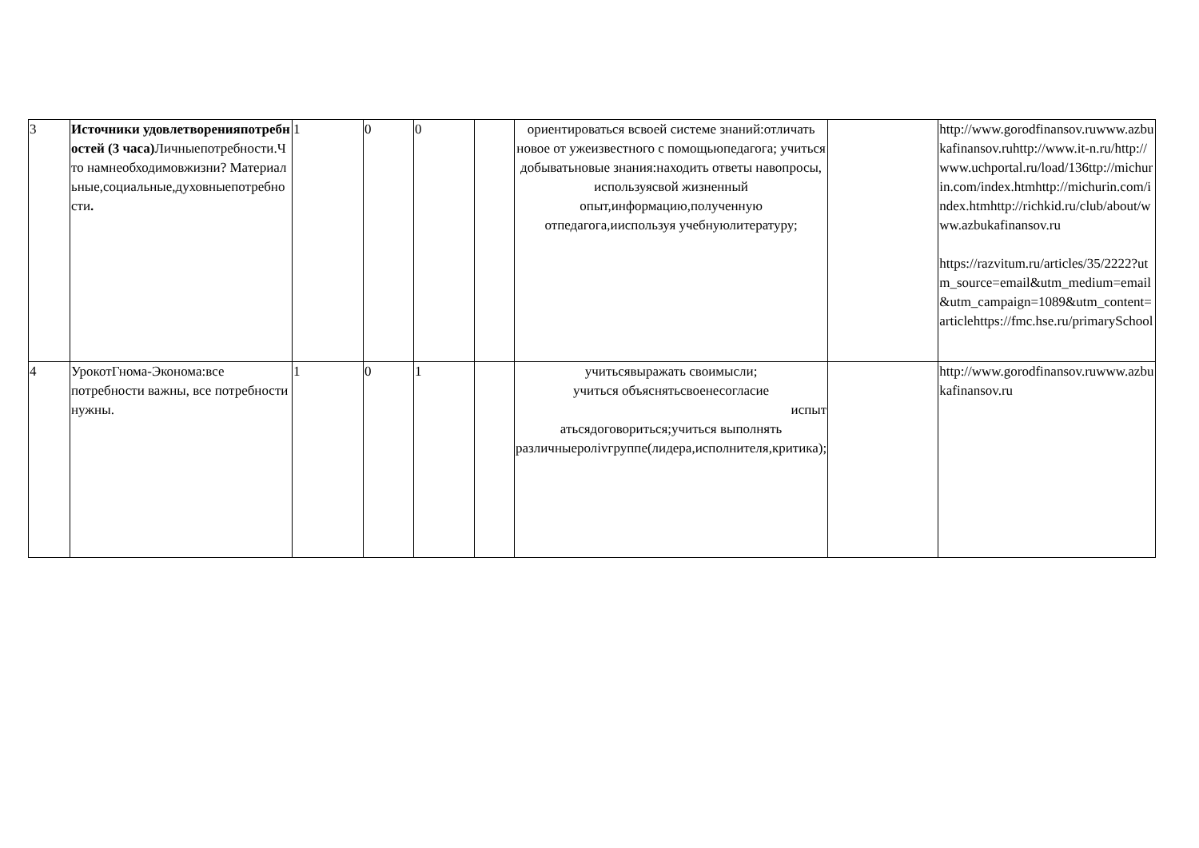| 3 | Источники удовлетворенияпотребностей (3 часа) Личныепотребности.Что намнеобходимовжизни? Материальные,социальные,духовныепотребности . | 1 | 0 | 0 | | ориентироваться всвоей системе знаний:отличать новое от ужеизвестного с помощьюпедагога; учиться добыватьновые знания:находить ответы навопросы, используясвой жизненный опыт,информацию,полученную отпедагога,ииспользуя учебнуюлитературу; | | http://www.gorodfinansov.ruwww.azbukafinansov.ruhttp://www.it-n.ru/http://www.uchportal.ru/load/136ttp://michurin.com/index.htmhttp://michurin.com/index.htmhttp://richkid.ru/club/about/www.azbukafinansov.ru https://razvitum.ru/articles/35/2222?utm_source=email&utm_medium=email&utm_campaign=1089&utm_content=articlehttps://fmc.hse.ru/primarySchool |
| 4 | УрокотГнома-Эконома:все потребности важны, все потребности нужны. | 1 | 0 | 1 | | учитьсявыражать своимысли; учиться объяснятьсвоенесогласие испыт атьсядоговориться;учиться выполнять различныеролivгруппе(лидера,исполнителя,критика); | | http://www.gorodfinansov.ruwww.azbukafinansov.ru |